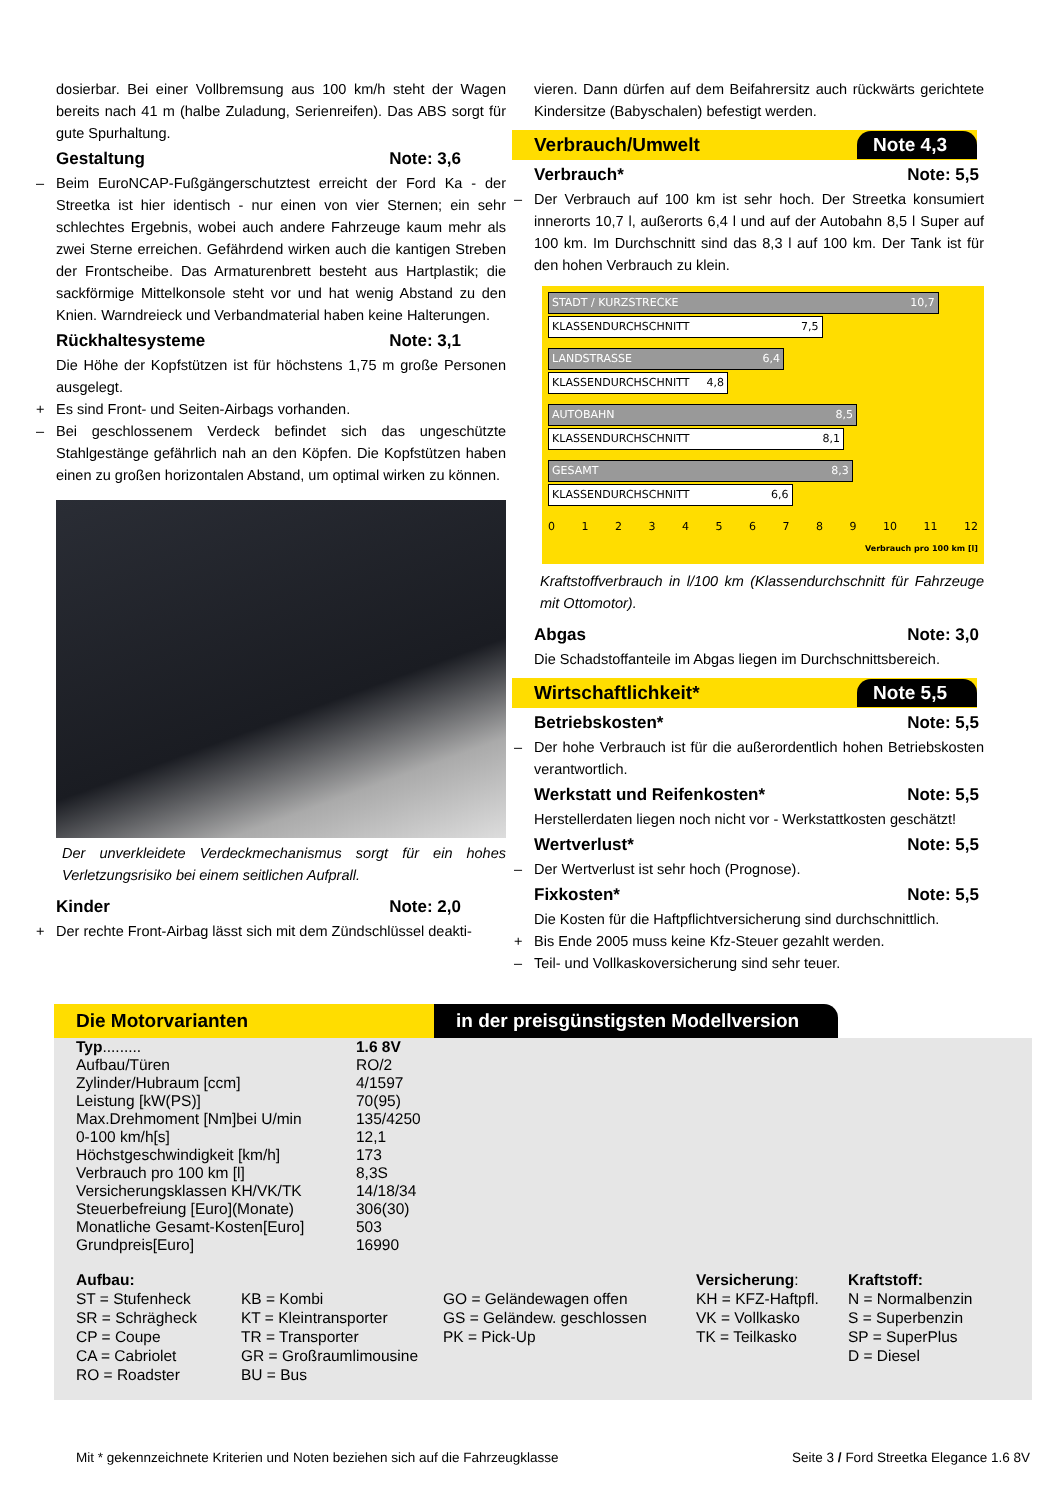dosierbar. Bei einer Vollbremsung aus 100 km/h steht der Wagen bereits nach 41 m (halbe Zuladung, Serienreifen). Das ABS sorgt für gute Spurhaltung.
Gestaltung Note: 3,6
– Beim EuroNCAP-Fußgängerschutztest erreicht der Ford Ka - der Streetka ist hier identisch - nur einen von vier Sternen; ein sehr schlechtes Ergebnis, wobei auch andere Fahrzeuge kaum mehr als zwei Sterne erreichen. Gefährdend wirken auch die kantigen Streben der Frontscheibe. Das Armaturenbrett besteht aus Hartplastik; die sackförmige Mittelkonsole steht vor und hat wenig Abstand zu den Knien. Warndreieck und Verbandmaterial haben keine Halterungen.
Rückhaltesysteme Note: 3,1
Die Höhe der Kopfstützen ist für höchstens 1,75 m große Personen ausgelegt.
+ Es sind Front- und Seiten-Airbags vorhanden.
– Bei geschlossenem Verdeck befindet sich das ungeschützte Stahlgestänge gefährlich nah an den Köpfen. Die Kopfstützen haben einen zu großen horizontalen Abstand, um optimal wirken zu können.
Der unverkleidete Verdeckmechanismus sorgt für ein hohes Verletzungsrisiko bei einem seitlichen Aufprall.
Kinder Note: 2,0
+ Der rechte Front-Airbag lässt sich mit dem Zündschlüssel deakti-
vieren. Dann dürfen auf dem Beifahrersitz auch rückwärts gerichtete Kindersitze (Babyschalen) befestigt werden.
Verbrauch/Umwelt Note 4,3
Verbrauch* Note: 5,5
– Der Verbrauch auf 100 km ist sehr hoch. Der Streetka konsumiert innerorts 10,7 l, außerorts 6,4 l und auf der Autobahn 8,5 l Super auf 100 km. Im Durchschnitt sind das 8,3 l auf 100 km. Der Tank ist für den hohen Verbrauch zu klein.
STADT / KURZSTRECKE 10,7
KLASSENDURCHSCHNITT 7,5
LANDSTRASSE 6,4
KLASSENDURCHSCHNITT 4,8
AUTOBAHN 8,5
KLASSENDURCHSCHNITT 8,1
GESAMT 8,3
KLASSENDURCHSCHNITT 6,6
0 1 2 3 4 5 6 7 8 9 10 11 12
Verbrauch pro 100 km [l]
Kraftstoffverbrauch in l/100 km (Klassendurchschnitt für Fahrzeuge mit Ottomotor).
Abgas Note: 3,0
Die Schadstoffanteile im Abgas liegen im Durchschnittsbereich.
Wirtschaftlichkeit* Note 5,5
Betriebskosten* Note: 5,5
– Der hohe Verbrauch ist für die außerordentlich hohen Betriebskosten verantwortlich.
Werkstatt und Reifenkosten* Note: 5,5
Herstellerdaten liegen noch nicht vor - Werkstattkosten geschätzt!
Wertverlust* Note: 5,5
– Der Wertverlust ist sehr hoch (Prognose).
Fixkosten* Note: 5,5
Die Kosten für die Haftpflichtversicherung sind durchschnittlich.
+ Bis Ende 2005 muss keine Kfz-Steuer gezahlt werden.
– Teil- und Vollkaskoversicherung sind sehr teuer.
Die Motorvarianten in der preisgünstigsten Modellversion
| Typ ......... | 1.6 8V |
| Aufbau/Türen | RO/2 |
| Zylinder/Hubraum [ccm] | 4/1597 |
| Leistung [kW(PS)] | 70(95) |
| Max.Drehmoment [Nm]bei U/min | 135/4250 |
| 0-100 km/h[s] | 12,1 |
| Höchstgeschwindigkeit [km/h] | 173 |
| Verbrauch pro 100 km [l] | 8,3S |
| Versicherungsklassen KH/VK/TK | 14/18/34 |
| Steuerbefreiung [Euro](Monate) | 306(30) |
| Monatliche Gesamt-Kosten[Euro] | 503 |
| Grundpreis[Euro] | 16990 |
Aufbau:
ST = Stufenheck
SR = Schrägheck
CP = Coupe
CA = Cabriolet
RO = Roadster
KB = Kombi
KT = Kleintransporter
TR = Transporter
GR = Großraumlimousine
BU = Bus
GO = Geländewagen offen
GS = Geländew. geschlossen
PK = Pick-Up
Versicherung:
KH = KFZ-Haftpfl.
VK = Vollkasko
TK = Teilkasko
Kraftstoff:
N = Normalbenzin
S = Superbenzin
SP = SuperPlus
D = Diesel
Mit * gekennzeichnete Kriterien und Noten beziehen sich auf die Fahrzeugklasse Seite 3 / Ford Streetka Elegance 1.6 8V